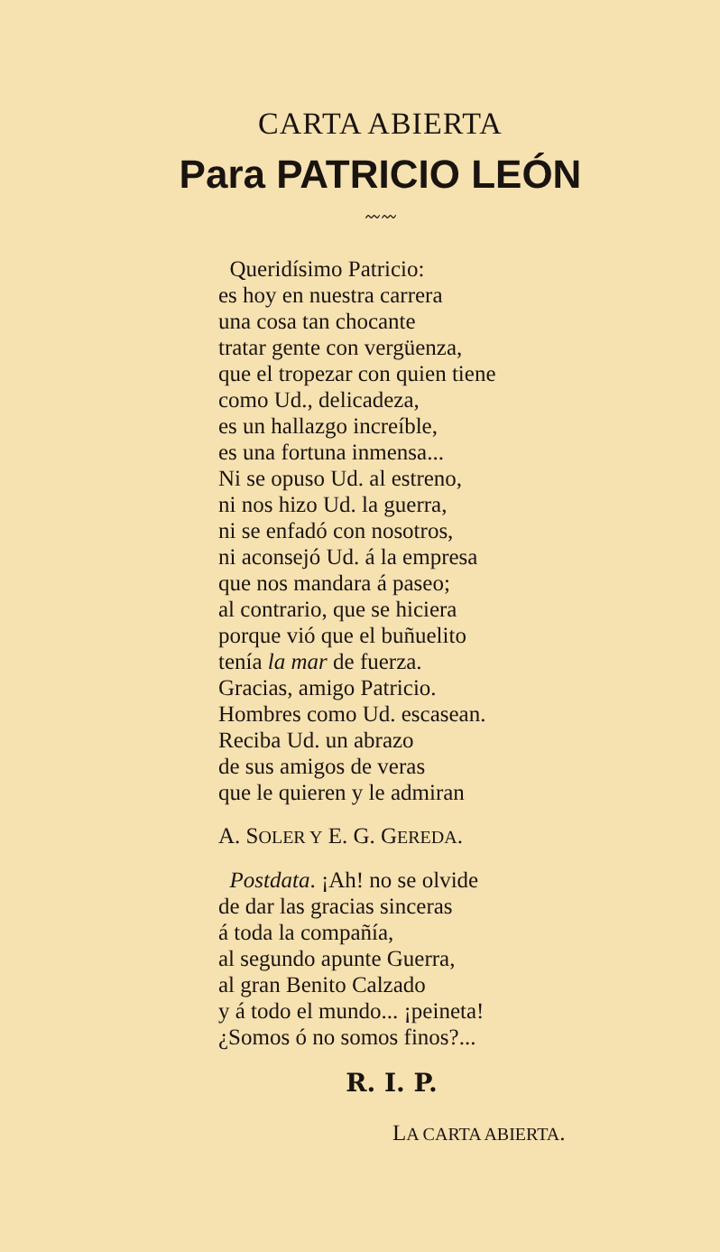CARTA ABIERTA
Para PATRICIO LEÓN
〰〰
Queridísimo Patricio:
es hoy en nuestra carrera
una cosa tan chocante
tratar gente con vergüenza,
que el tropezar con quien tiene
como Ud., delicadeza,
es un hallazgo increíble,
es una fortuna inmensa...
Ni se opuso Ud. al estreno,
ni nos hizo Ud. la guerra,
ni se enfadó con nosotros,
ni aconsejó Ud. á la empresa
que nos mandara á paseo;
al contrario, que se hiciera
porque vió que el buñuelito
tenía la mar de fuerza.
Gracias, amigo Patricio.
Hombres como Ud. escasean.
Reciba Ud. un abrazo
de sus amigos de veras
que le quieren y le admiran
A. SOLER Y E. G. GEREDA.
Postdata. ¡Ah! no se olvide
de dar las gracias sinceras
á toda la compañía,
al segundo apunte Guerra,
al gran Benito Calzado
y á todo el mundo... ¡peineta!
¿Somos ó no somos finos?...
R. I. P.
LA CARTA ABIERTA.